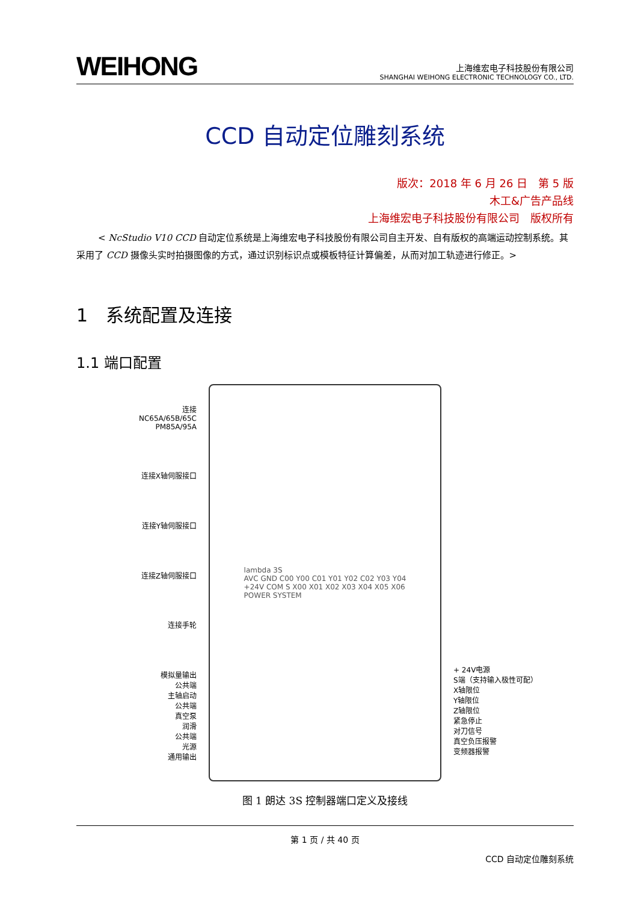WEIHONG
上海维宏电子科技股份有限公司
SHANGHAI WEIHONG ELECTRONIC TECHNOLOGY CO., LTD.
CCD 自动定位雕刻系统
版次：2018 年 6 月 26 日　第 5 版
木工&广告产品线
上海维宏电子科技股份有限公司　版权所有
< NcStudio V10 CCD 自动定位系统是上海维宏电子科技股份有限公司自主开发、自有版权的高端运动控制系统。其采用了 CCD 摄像头实时拍摄图像的方式，通过识别标识点或模板特征计算偏差，从而对加工轨迹进行修正。>
1　系统配置及连接
1.1 端口配置
连接
NC65A/65B/65C
PM85A/95A
连接X轴伺服接口
连接Y轴伺服接口
连接Z轴伺服接口
连接手轮
模拟量输出
公共端
主轴启动
公共端
真空泵
润滑
公共端
光源
通用输出
lambda 3S
AVC GND C00 Y00 C01 Y01 Y02 C02 Y03 Y04
+24V COM S X00 X01 X02 X03 X04 X05 X06
POWER SYSTEM
+ 24V电源
S端（支持输入极性可配）
X轴限位
Y轴限位
Z轴限位
紧急停止
对刀信号
真空负压报警
变频器报警
图 1 朗达 3S 控制器端口定义及接线
第 1 页 / 共 40 页
CCD 自动定位雕刻系统